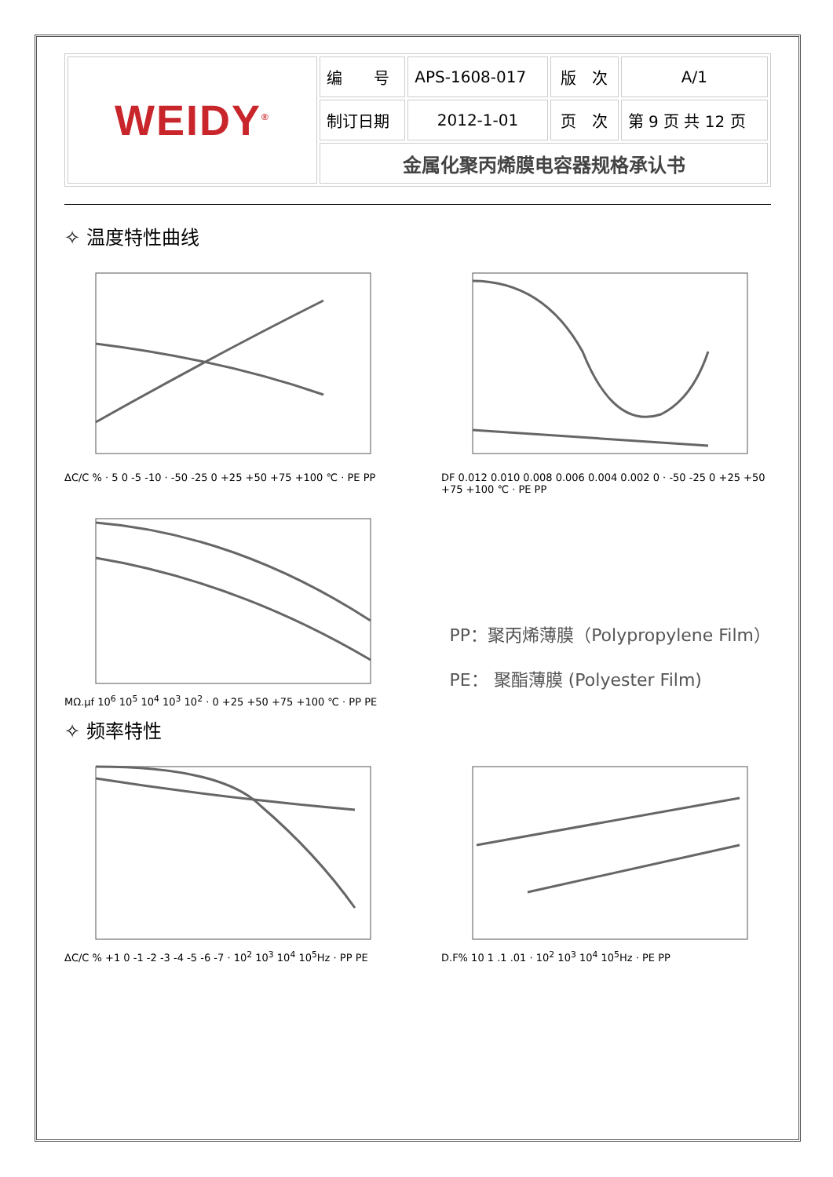| WEIDY<sup>®</sup> | 编 号 | APS-1608-017 | 版 次 | A/1 |
| | 制订日期 | 2012-1-01 | 页 次 | 第 9 页 共 12 页 |
| | 金属化聚丙烯膜电容器规格承认书 | | | |
✧ 温度特性曲线
ΔC/C % · 5 0 -5 -10 · -50 -25 0 +25 +50 +75 +100 ℃ · PE PP
DF 0.012 0.010 0.008 0.006 0.004 0.002 0 · -50 -25 0 +25 +50 +75 +100 ℃ · PE PP
MΩ.μf 10<sup>6</sup> 10<sup>5</sup> 10<sup>4</sup> 10<sup>3</sup> 10<sup>2</sup> · 0 +25 +50 +75 +100 ℃ · PP PE
PP：聚丙烯薄膜（Polypropylene Film）
PE： 聚酯薄膜 (Polyester Film)
✧ 频率特性
ΔC/C % +1 0 -1 -2 -3 -4 -5 -6 -7 · 10<sup>2</sup> 10<sup>3</sup> 10<sup>4</sup> 10<sup>5</sup>Hz · PP PE
D.F% 10 1 .1 .01 · 10<sup>2</sup> 10<sup>3</sup> 10<sup>4</sup> 10<sup>5</sup>Hz · PE PP